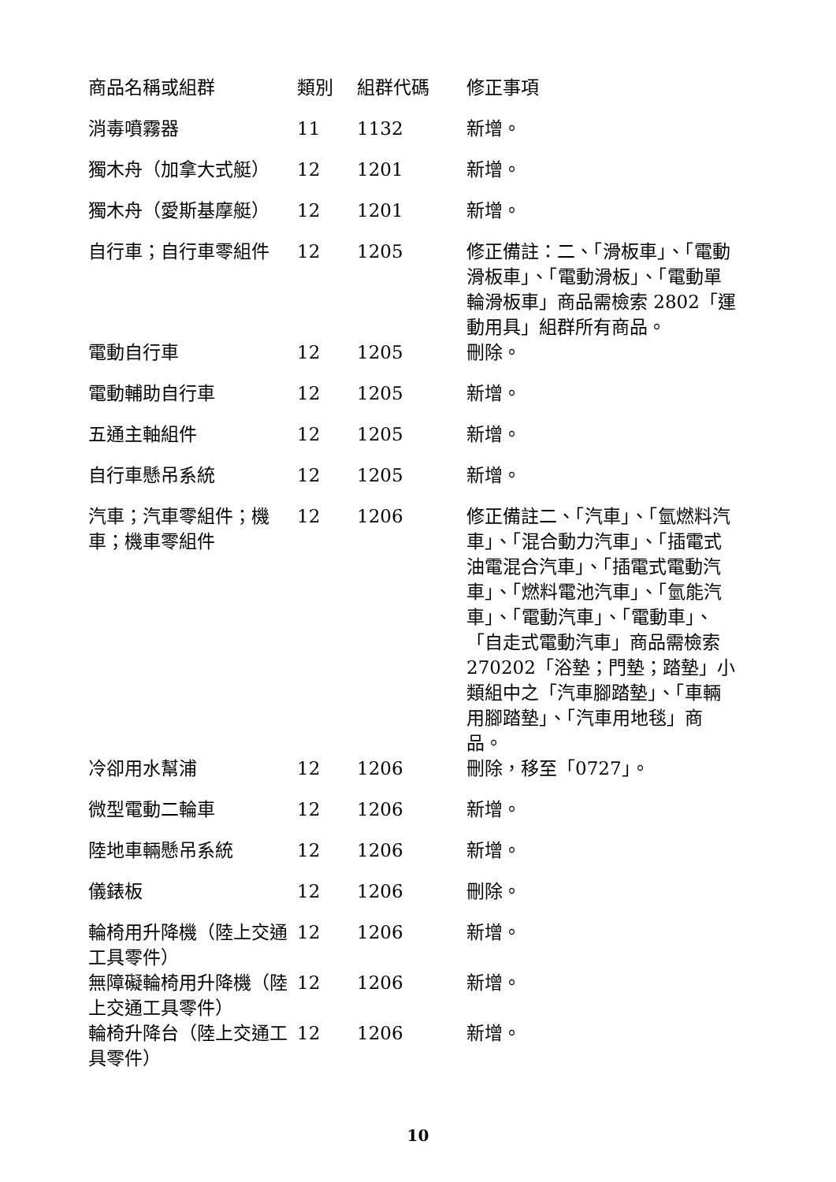| 商品名稱或組群 | 類別 | 組群代碼 | 修正事項 |
| --- | --- | --- | --- |
| 消毒噴霧器 | 11 | 1132 | 新增。 |
| 獨木舟（加拿大式艇） | 12 | 1201 | 新增。 |
| 獨木舟（愛斯基摩艇） | 12 | 1201 | 新增。 |
| 自行車；自行車零組件 | 12 | 1205 | 修正備註：二、「滑板車」、「電動滑板車」、「電動滑板」、「電動單輪滑板車」商品需檢索 2802「運動用具」組群所有商品。 |
| 電動自行車 | 12 | 1205 | 刪除。 |
| 電動輔助自行車 | 12 | 1205 | 新增。 |
| 五通主軸組件 | 12 | 1205 | 新增。 |
| 自行車懸吊系統 | 12 | 1205 | 新增。 |
| 汽車；汽車零組件；機車；機車零組件 | 12 | 1206 | 修正備註二、「汽車」、「氫燃料汽車」、「混合動力汽車」、「插電式油電混合汽車」、「插電式電動汽車」、「燃料電池汽車」、「氫能汽車」、「電動汽車」、「電動車」、「自走式電動汽車」商品需檢索 270202「浴墊；門墊；踏墊」小類組中之「汽車腳踏墊」、「車輛用腳踏墊」、「汽車用地毯」商品。 |
| 冷卻用水幫浦 | 12 | 1206 | 刪除，移至「0727」。 |
| 微型電動二輪車 | 12 | 1206 | 新增。 |
| 陸地車輛懸吊系統 | 12 | 1206 | 新增。 |
| 儀錶板 | 12 | 1206 | 刪除。 |
| 輪椅用升降機（陸上交通工具零件） | 12 | 1206 | 新增。 |
| 無障礙輪椅用升降機（陸上交通工具零件） | 12 | 1206 | 新增。 |
| 輪椅升降台（陸上交通工具零件） | 12 | 1206 | 新增。 |
10